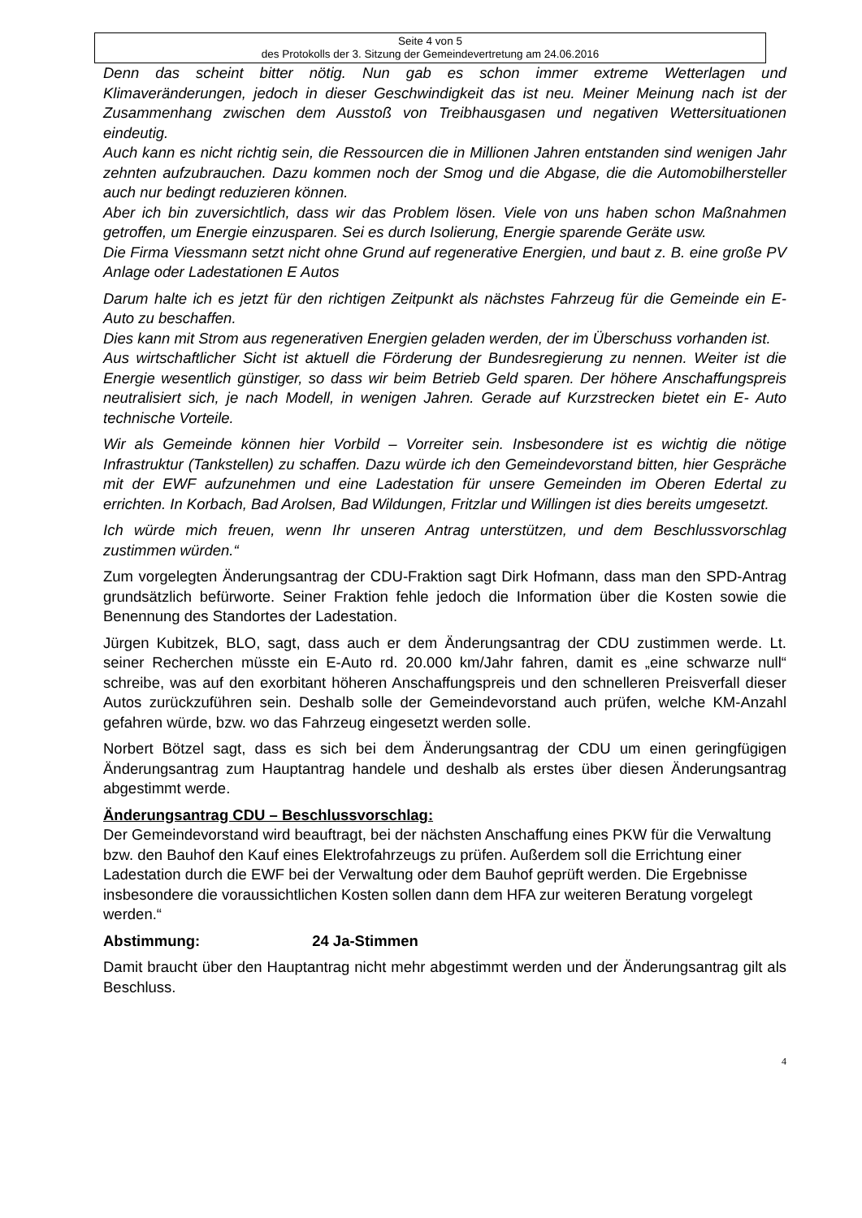Seite 4 von 5
des Protokolls der 3. Sitzung der Gemeindevertretung am 24.06.2016
Denn das scheint bitter nötig. Nun gab es schon immer extreme Wetterlagen und Klimaveränderungen, jedoch in dieser Geschwindigkeit das ist neu. Meiner Meinung nach ist der Zusammenhang zwischen dem Ausstoß von Treibhausgasen und negativen Wettersituationen eindeutig.
Auch kann es nicht richtig sein, die Ressourcen die in Millionen Jahren entstanden sind wenigen Jahr zehnten aufzubrauchen. Dazu kommen noch der Smog und die Abgase, die die Automobilhersteller auch nur bedingt reduzieren können.
Aber ich bin zuversichtlich, dass wir das Problem lösen. Viele von uns haben schon Maßnahmen getroffen, um Energie einzusparen. Sei es durch Isolierung, Energie sparende Geräte usw.
Die Firma Viessmann setzt nicht ohne Grund auf regenerative Energien, und baut z. B. eine große PV Anlage oder Ladestationen E Autos
Darum halte ich es jetzt für den richtigen Zeitpunkt als nächstes Fahrzeug für die Gemeinde ein E-Auto zu beschaffen.
Dies kann mit Strom aus regenerativen Energien geladen werden, der im Überschuss vorhanden ist.
Aus wirtschaftlicher Sicht ist aktuell die Förderung der Bundesregierung zu nennen. Weiter ist die Energie wesentlich günstiger, so dass wir beim Betrieb Geld sparen. Der höhere Anschaffungspreis neutralisiert sich, je nach Modell, in wenigen Jahren. Gerade auf Kurzstrecken bietet ein E- Auto technische Vorteile.
Wir als Gemeinde können hier Vorbild – Vorreiter sein. Insbesondere ist es wichtig die nötige Infrastruktur (Tankstellen) zu schaffen. Dazu würde ich den Gemeindevorstand bitten, hier Gespräche mit der EWF aufzunehmen und eine Ladestation für unsere Gemeinden im Oberen Edertal zu errichten. In Korbach, Bad Arolsen, Bad Wildungen, Fritzlar und Willingen ist dies bereits umgesetzt.
Ich würde mich freuen, wenn Ihr unseren Antrag unterstützen, und dem Beschlussvorschlag zustimmen würden.“
Zum vorgelegten Änderungsantrag der CDU-Fraktion sagt Dirk Hofmann, dass man den SPD-Antrag grundsätzlich befürworte. Seiner Fraktion fehle jedoch die Information über die Kosten sowie die Benennung des Standortes der Ladestation.
Jürgen Kubitzek, BLO, sagt, dass auch er dem Änderungsantrag der CDU zustimmen werde. Lt. seiner Recherchen müsste ein E-Auto rd. 20.000 km/Jahr fahren, damit es „eine schwarze null“ schreibe, was auf den exorbitant höheren Anschaffungspreis und den schnelleren Preisverfall dieser Autos zurückzuführen sein. Deshalb solle der Gemeindevorstand auch prüfen, welche KM-Anzahl gefahren würde, bzw. wo das Fahrzeug eingesetzt werden solle.
Norbert Bötzel sagt, dass es sich bei dem Änderungsantrag der CDU um einen geringfügigen Änderungsantrag zum Hauptantrag handele und deshalb als erstes über diesen Änderungsantrag abgestimmt werde.
Änderungsantrag CDU – Beschlussvorschlag:
Der Gemeindevorstand wird beauftragt, bei der nächsten Anschaffung eines PKW für die Verwaltung bzw. den Bauhof den Kauf eines Elektrofahrzeugs zu prüfen. Außerdem soll die Errichtung einer Ladestation durch die EWF bei der Verwaltung oder dem Bauhof geprüft werden. Die Ergebnisse insbesondere die voraussichtlichen Kosten sollen dann dem HFA zur weiteren Beratung vorgelegt werden.“
Abstimmung: 24 Ja-Stimmen
Damit braucht über den Hauptantrag nicht mehr abgestimmt werden und der Änderungsantrag gilt als Beschluss.
4